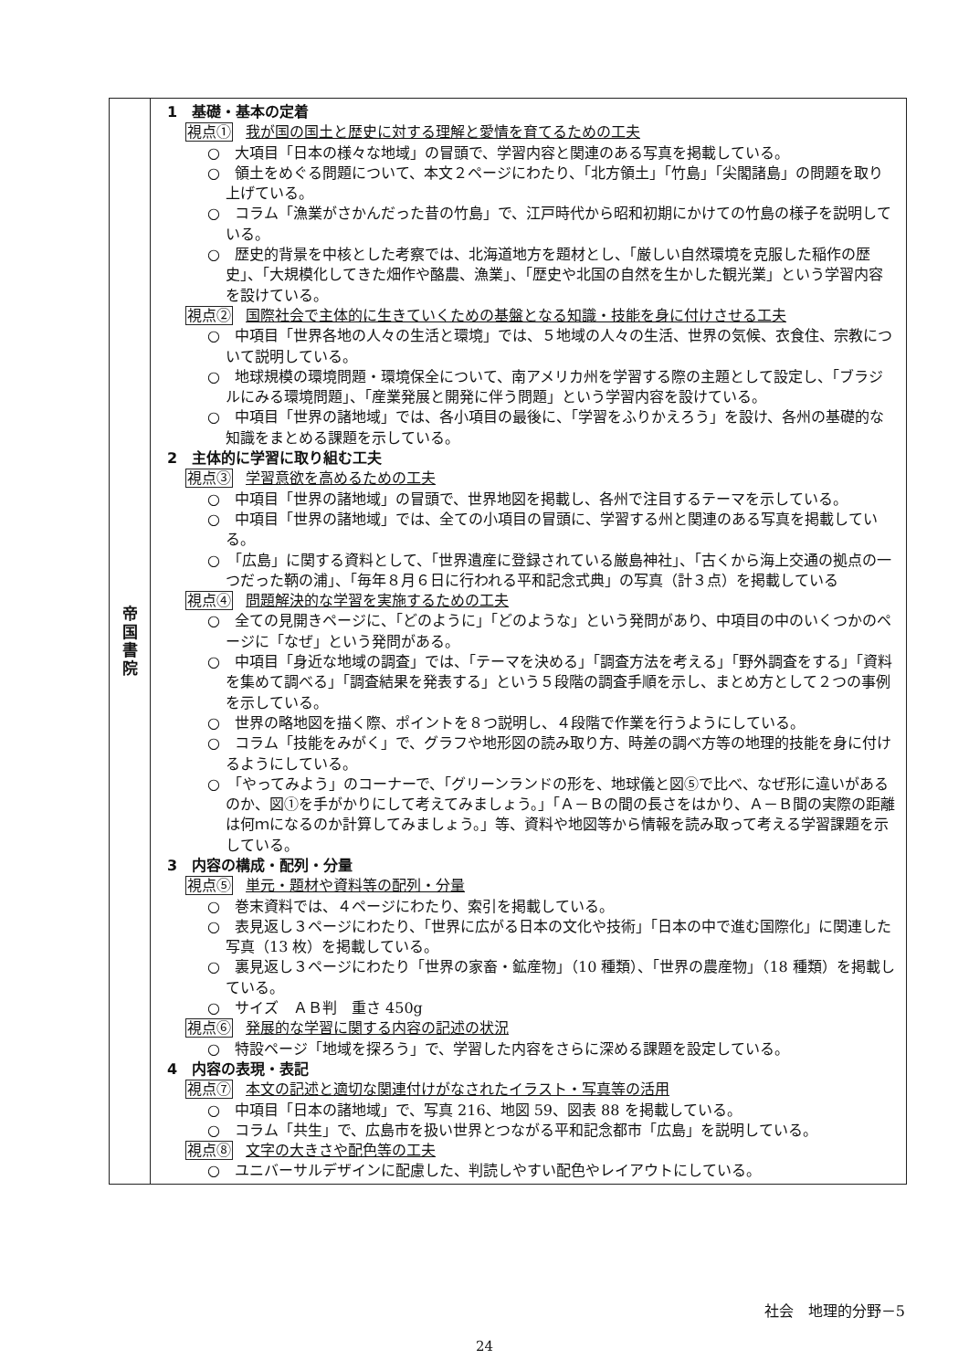| 帝 国 書 院 | 1 基礎・基本の定着 視点① 我が国の国土と歴史に対する理解と愛情を育てるための工夫 ○ 大項目「日本の様々な地域」の冒頭で、学習内容と関連のある写真を掲載している。 ○ 領土をめぐる問題について、本文２ページにわたり、「北方領土」「竹島」「尖閣諸島」の問題を取り上げている。 ○ コラム「漁業がさかんだった昔の竹島」で、江戸時代から昭和初期にかけての竹島の様子を説明している。 ○ 歴史的背景を中核とした考察では、北海道地方を題材とし、「厳しい自然環境を克服した稲作の歴史」、「大規模化してきた畑作や酪農、漁業」、「歴史や北国の自然を生かした観光業」という学習内容を設けている。 視点② 国際社会で主体的に生きていくための基盤となる知識・技能を身に付けさせる工夫 ○ 中項目「世界各地の人々の生活と環境」では、５地域の人々の生活、世界の気候、衣食住、宗教について説明している。 ○ 地球規模の環境問題・環境保全について、南アメリカ州を学習する際の主題として設定し、「ブラジルにみる環境問題」、「産業発展と開発に伴う問題」という学習内容を設けている。 ○ 中項目「世界の諸地域」では、各小項目の最後に、「学習をふりかえろう」を設け、各州の基礎的な知識をまとめる課題を示している。 2 主体的に学習に取り組む工夫 視点③ 学習意欲を高めるための工夫 ○ 中項目「世界の諸地域」の冒頭で、世界地図を掲載し、各州で注目するテーマを示している。 ○ 中項目「世界の諸地域」では、全ての小項目の冒頭に、学習する州と関連のある写真を掲載している。 ○ 「広島」に関する資料として、「世界遺産に登録されている厳島神社」、「古くから海上交通の拠点の一つだった鞆の浦」、「毎年８月６日に行われる平和記念式典」の写真（計３点）を掲載している 視点④ 問題解決的な学習を実施するための工夫 ○ 全ての見開きページに、「どのように」「どのような」という発問があり、中項目の中のいくつかのページに「なぜ」という発問がある。 ○ 中項目「身近な地域の調査」では、「テーマを決める」「調査方法を考える」「野外調査をする」「資料を集めて調べる」「調査結果を発表する」という５段階の調査手順を示し、まとめ方として２つの事例を示している。 ○ 世界の略地図を描く際、ポイントを８つ説明し、４段階で作業を行うようにしている。 ○ コラム「技能をみがく」で、グラフや地形図の読み取り方、時差の調べ方等の地理的技能を身に付けるようにしている。 ○ 「やってみよう」のコーナーで、「グリーンランドの形を、地球儀と図⑤で比べ、なぜ形に違いがあるのか、図①を手がかりにして考えてみましょう。」「Ａ－Ｂの間の長さをはかり、Ａ－Ｂ間の実際の距離は何ｍになるのか計算してみましょう。」等、資料や地図等から情報を読み取って考える学習課題を示している。 3 内容の構成・配列・分量 視点⑤ 単元・題材や資料等の配列・分量 ○ 巻末資料では、４ページにわたり、索引を掲載している。 ○ 表見返し３ページにわたり、「世界に広がる日本の文化や技術」「日本の中で進む国際化」に関連した写真（13 枚）を掲載している。 ○ 裏見返し３ページにわたり「世界の家畜・鉱産物」（10 種類）、「世界の農産物」（18 種類）を掲載している。 ○ サイズ ＡＢ判 重さ 450g 視点⑥ 発展的な学習に関する内容の記述の状況 ○ 特設ページ「地域を探ろう」で、学習した内容をさらに深める課題を設定している。 4 内容の表現・表記 視点⑦ 本文の記述と適切な関連付けがなされたイラスト・写真等の活用 ○ 中項目「日本の諸地域」で、写真 216、地図 59、図表 88 を掲載している。 ○ コラム「共生」で、広島市を扱い世界とつながる平和記念都市「広島」を説明している。 視点⑧ 文字の大きさや配色等の工夫 ○ ユニバーサルデザインに配慮した、判読しやすい配色やレイアウトにしている。 |
社会　地理的分野－5
24